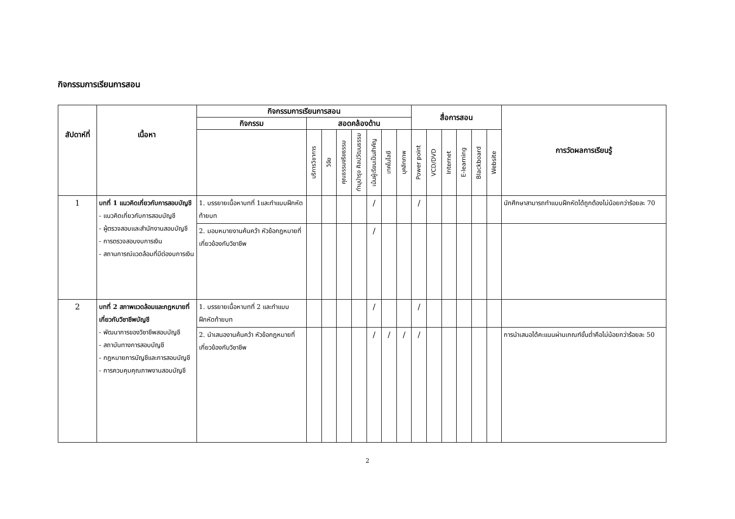กิจกรรมการเรียนการสอน
| สัปดาห์ที่ | เนื้อหา | กิจกรรมการเรียนการสอน | | | | | | | | สื่อการสอน | | | | | | การวัดผลการเรียนรู้ |
| --- | --- | --- | --- | --- | --- | --- | --- | --- | --- | --- | --- | --- | --- | --- | --- | --- |
| | | กิจกรรม | สอดคล้องด้าน | | | | | | | | | | | | | |
| | | | บริการวิชาการ | วิจัย | คุณธรรมจริยธรรม | ทำนุบำรุง ศิลปวัฒนธรรม | เน้นผู้เรียนเป็นสำคัญ | เทคโนโลยี | บุคลิกภาพ | Power point | VCD/DVD | Internet | E-learning | Blackboard | Website | |
| 1 | บทที่ 1 แนวคิดเกี่ยวกับการสอบบัญชี - แนวคิดเกี่ยวกับการสอบบัญชี - ผู้ตรวจสอบและสำนักงานสอบบัญชี - การตรวจสอบงบการเงิน - สถานการณ์แวดล้อมที่มีต่องบการเงิน | 1. บรรยายเนื้อหาบทที่ 1และทำแบบฝึกหัดท้ายบท | | | | | / | | | / | | | | | | นักศึกษาสามารถทำแบบฝึกหัดได้ถูกต้องไม่น้อยกว่าร้อยละ 70 |
| | | 2. มอบหมายงานค้นคว้า หัวข้อกฎหมายที่เกี่ยวข้องกับวิชาชีพ | | | | | / | | | | | | | | | |
| 2 | บทที่ 2 สภาพแวดล้อมและกฎหมายที่เกี่ยวกับวิชาชีพบัญชี - พัฒนาการของวิชาชีพสอบบัญชี - สถาบันทางการสอบบัญชี - กฎหมายการบัญชีและการสอบบัญชี - การควบคุมคุณภาพงานสอบบัญชี | 1. บรรยายเนื้อหาบทที่ 2 และทำแบบฝึกหัดท้ายบท | | | | | / | | | / | | | | | | |
| | | 2. นำเสนองานค้นคว้า หัวข้อกฎหมายที่เกี่ยวข้องกับวิชาชีพ | | | | | / | / | / | / | | | | | | การนำเสนอได้คะแนนผ่านเกณฑ์ขั้นต่ำคือไม่น้อยกว่าร้อยละ 50 |
2